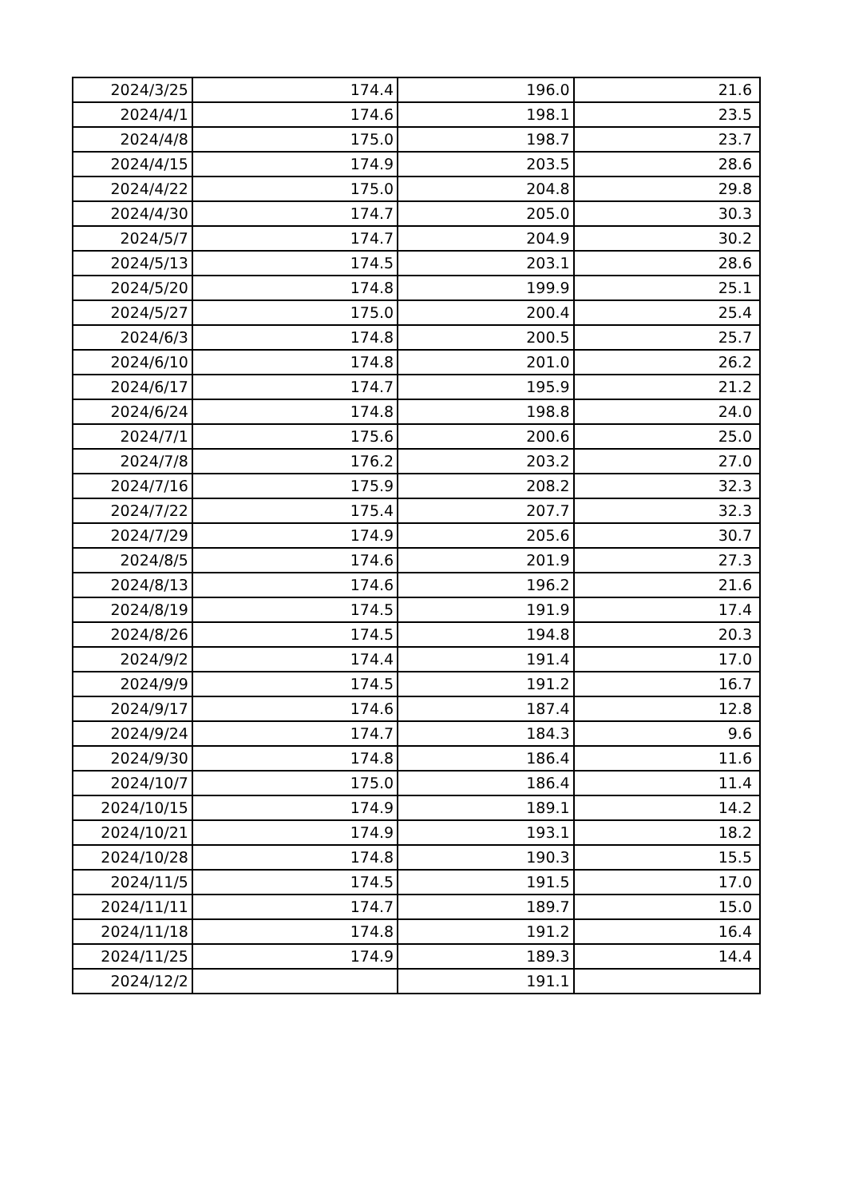| 2024/3/25 | 174.4 | 196.0 | 21.6 |
| 2024/4/1 | 174.6 | 198.1 | 23.5 |
| 2024/4/8 | 175.0 | 198.7 | 23.7 |
| 2024/4/15 | 174.9 | 203.5 | 28.6 |
| 2024/4/22 | 175.0 | 204.8 | 29.8 |
| 2024/4/30 | 174.7 | 205.0 | 30.3 |
| 2024/5/7 | 174.7 | 204.9 | 30.2 |
| 2024/5/13 | 174.5 | 203.1 | 28.6 |
| 2024/5/20 | 174.8 | 199.9 | 25.1 |
| 2024/5/27 | 175.0 | 200.4 | 25.4 |
| 2024/6/3 | 174.8 | 200.5 | 25.7 |
| 2024/6/10 | 174.8 | 201.0 | 26.2 |
| 2024/6/17 | 174.7 | 195.9 | 21.2 |
| 2024/6/24 | 174.8 | 198.8 | 24.0 |
| 2024/7/1 | 175.6 | 200.6 | 25.0 |
| 2024/7/8 | 176.2 | 203.2 | 27.0 |
| 2024/7/16 | 175.9 | 208.2 | 32.3 |
| 2024/7/22 | 175.4 | 207.7 | 32.3 |
| 2024/7/29 | 174.9 | 205.6 | 30.7 |
| 2024/8/5 | 174.6 | 201.9 | 27.3 |
| 2024/8/13 | 174.6 | 196.2 | 21.6 |
| 2024/8/19 | 174.5 | 191.9 | 17.4 |
| 2024/8/26 | 174.5 | 194.8 | 20.3 |
| 2024/9/2 | 174.4 | 191.4 | 17.0 |
| 2024/9/9 | 174.5 | 191.2 | 16.7 |
| 2024/9/17 | 174.6 | 187.4 | 12.8 |
| 2024/9/24 | 174.7 | 184.3 | 9.6 |
| 2024/9/30 | 174.8 | 186.4 | 11.6 |
| 2024/10/7 | 175.0 | 186.4 | 11.4 |
| 2024/10/15 | 174.9 | 189.1 | 14.2 |
| 2024/10/21 | 174.9 | 193.1 | 18.2 |
| 2024/10/28 | 174.8 | 190.3 | 15.5 |
| 2024/11/5 | 174.5 | 191.5 | 17.0 |
| 2024/11/11 | 174.7 | 189.7 | 15.0 |
| 2024/11/18 | 174.8 | 191.2 | 16.4 |
| 2024/11/25 | 174.9 | 189.3 | 14.4 |
| 2024/12/2 | | 191.1 | |